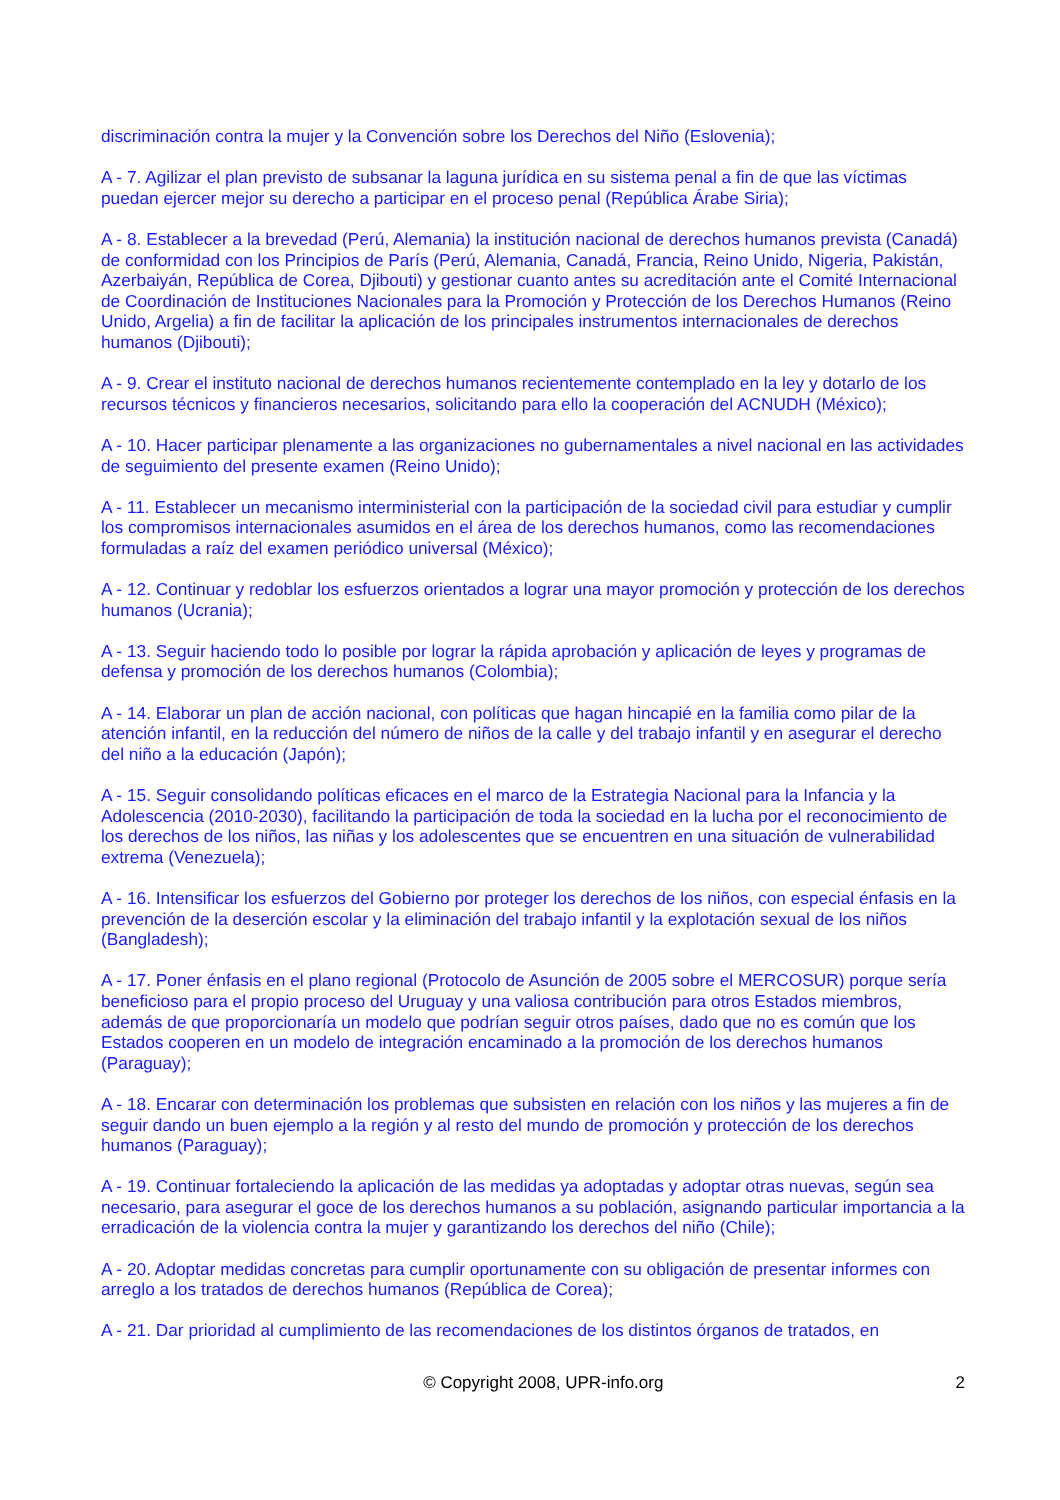discriminación contra la mujer y la Convención sobre los Derechos del Niño (Eslovenia);
A - 7. Agilizar el plan previsto de subsanar la laguna jurídica en su sistema penal a fin de que las víctimas puedan ejercer mejor su derecho a participar en el proceso penal (República Árabe Siria);
A - 8. Establecer a la brevedad (Perú, Alemania) la institución nacional de derechos humanos prevista (Canadá) de conformidad con los Principios de París (Perú, Alemania, Canadá, Francia, Reino Unido, Nigeria, Pakistán, Azerbaiyán, República de Corea, Djibouti) y gestionar cuanto antes su acreditación ante el Comité Internacional de Coordinación de Instituciones Nacionales para la Promoción y Protección de los Derechos Humanos (Reino Unido, Argelia) a fin de facilitar la aplicación de los principales instrumentos internacionales de derechos humanos (Djibouti);
A - 9. Crear el instituto nacional de derechos humanos recientemente contemplado en la ley y dotarlo de los recursos técnicos y financieros necesarios, solicitando para ello la cooperación del ACNUDH (México);
A - 10. Hacer participar plenamente a las organizaciones no gubernamentales a nivel nacional en las actividades de seguimiento del presente examen (Reino Unido);
A - 11. Establecer un mecanismo interministerial con la participación de la sociedad civil para estudiar y cumplir los compromisos internacionales asumidos en el área de los derechos humanos, como las recomendaciones formuladas a raíz del examen periódico universal (México);
A - 12. Continuar y redoblar los esfuerzos orientados a lograr una mayor promoción y protección de los derechos humanos (Ucrania);
A - 13. Seguir haciendo todo lo posible por lograr la rápida aprobación y aplicación de leyes y programas de defensa y promoción de los derechos humanos (Colombia);
A - 14. Elaborar un plan de acción nacional, con políticas que hagan hincapié en la familia como pilar de la atención infantil, en la reducción del número de niños de la calle y del trabajo infantil y en asegurar el derecho del niño a la educación (Japón);
A - 15. Seguir consolidando políticas eficaces en el marco de la Estrategia Nacional para la Infancia y la Adolescencia (2010-2030), facilitando la participación de toda la sociedad en la lucha por el reconocimiento de los derechos de los niños, las niñas y los adolescentes que se encuentren en una situación de vulnerabilidad extrema (Venezuela);
A - 16. Intensificar los esfuerzos del Gobierno por proteger los derechos de los niños, con especial énfasis en la prevención de la deserción escolar y la eliminación del trabajo infantil y la explotación sexual de los niños (Bangladesh);
A - 17. Poner énfasis en el plano regional (Protocolo de Asunción de 2005 sobre el MERCOSUR) porque sería beneficioso para el propio proceso del Uruguay y una valiosa contribución para otros Estados miembros, además de que proporcionaría un modelo que podrían seguir otros países, dado que no es común que los Estados cooperen en un modelo de integración encaminado a la promoción de los derechos humanos (Paraguay);
A - 18. Encarar con determinación los problemas que subsisten en relación con los niños y las mujeres a fin de seguir dando un buen ejemplo a la región y al resto del mundo de promoción y protección de los derechos humanos (Paraguay);
A - 19. Continuar fortaleciendo la aplicación de las medidas ya adoptadas y adoptar otras nuevas, según sea necesario, para asegurar el goce de los derechos humanos a su población, asignando particular importancia a la erradicación de la violencia contra la mujer y garantizando los derechos del niño (Chile);
A - 20. Adoptar medidas concretas para cumplir oportunamente con su obligación de presentar informes con arreglo a los tratados de derechos humanos (República de Corea);
A - 21. Dar prioridad al cumplimiento de las recomendaciones de los distintos órganos de tratados, en
© Copyright 2008, UPR-info.org 2